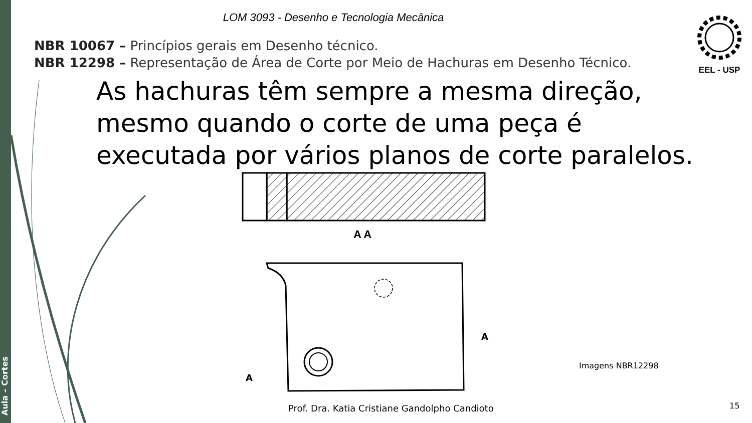Aula – Cortes
LOM 3093 - Desenho e Tecnologia Mecânica
NBR 10067 – Princípios gerais em Desenho técnico.
NBR 12298 – Representação de Área de Corte por Meio de Hachuras em Desenho Técnico.
EEL - USP
As hachuras têm sempre a mesma direção,
mesmo quando o corte de uma peça é
executada por vários planos de corte paralelos.
A A
A
A
Imagens NBR12298
Prof. Dra. Katia Cristiane Gandolpho Candioto
15